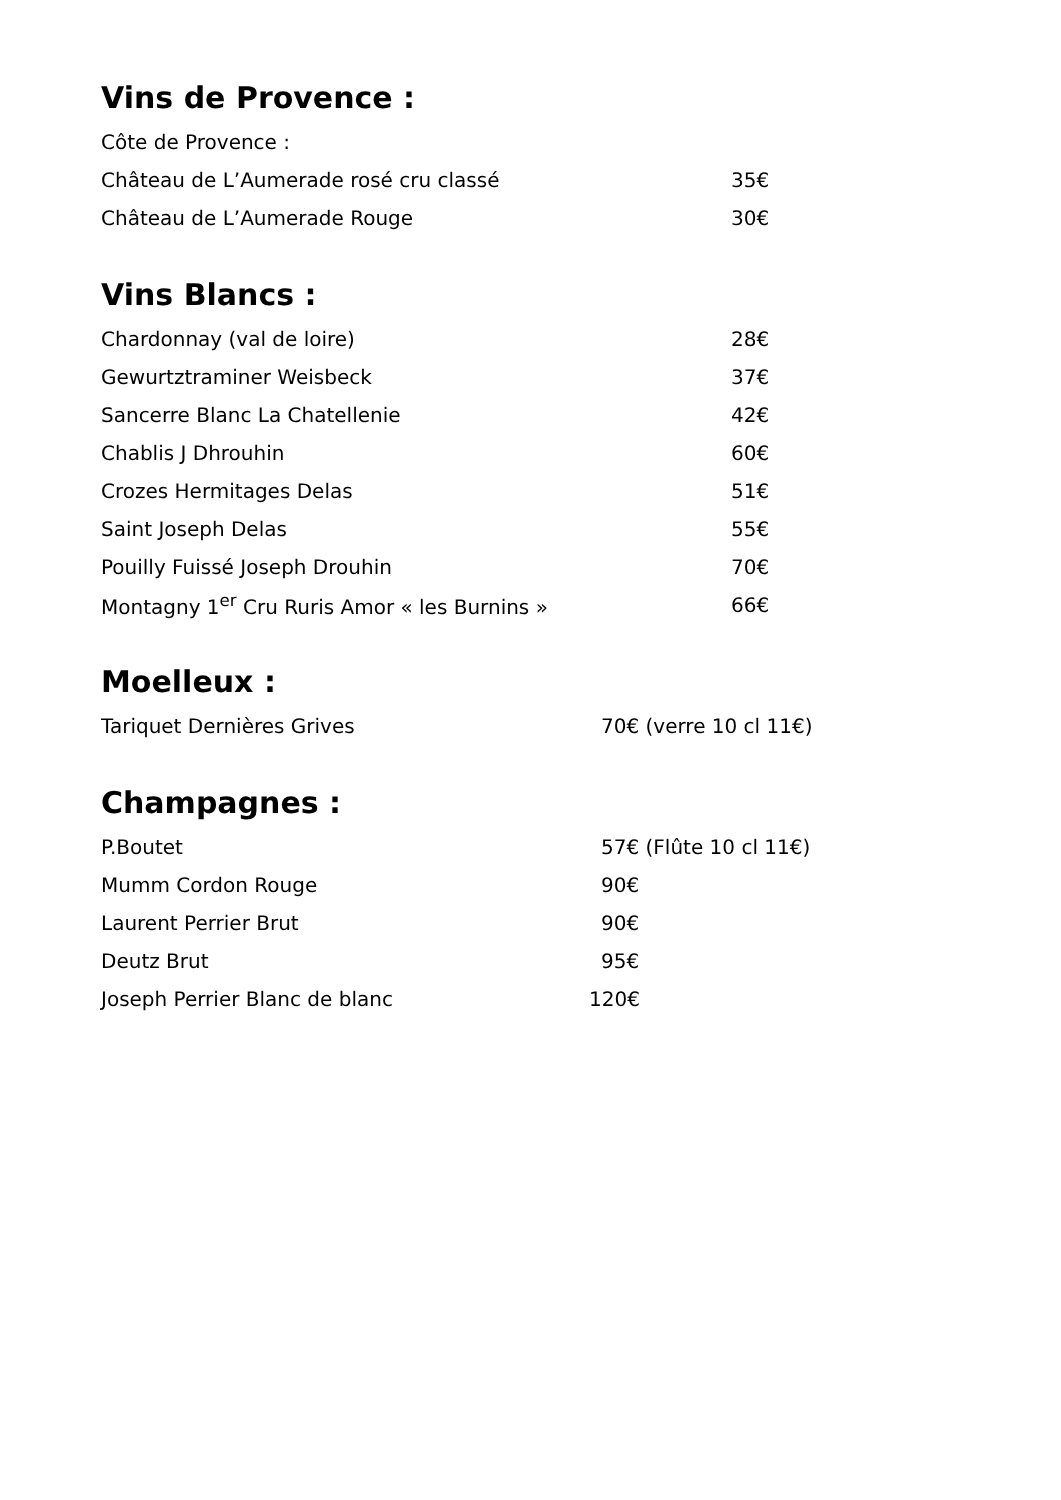Vins de Provence :
Côte de Provence :
Château de L’Aumerade rosé cru classé 35€
Château de L’Aumerade Rouge 30€
Vins Blancs :
Chardonnay (val de loire) 28€
Gewurtztraminer Weisbeck 37€
Sancerre Blanc La Chatellenie 42€
Chablis J Dhrouhin 60€
Crozes Hermitages Delas 51€
Saint Joseph Delas 55€
Pouilly Fuissé Joseph Drouhin 70€
Montagny 1<sup>er</sup> Cru Ruris Amor « les Burnins » 66€
Moelleux :
Tariquet Dernières Grives 70€ (verre 10 cl 11€)
Champagnes :
P.Boutet 57€ (Flûte 10 cl 11€)
Mumm Cordon Rouge 90€
Laurent Perrier Brut 90€
Deutz Brut 95€
Joseph Perrier Blanc de blanc 120€